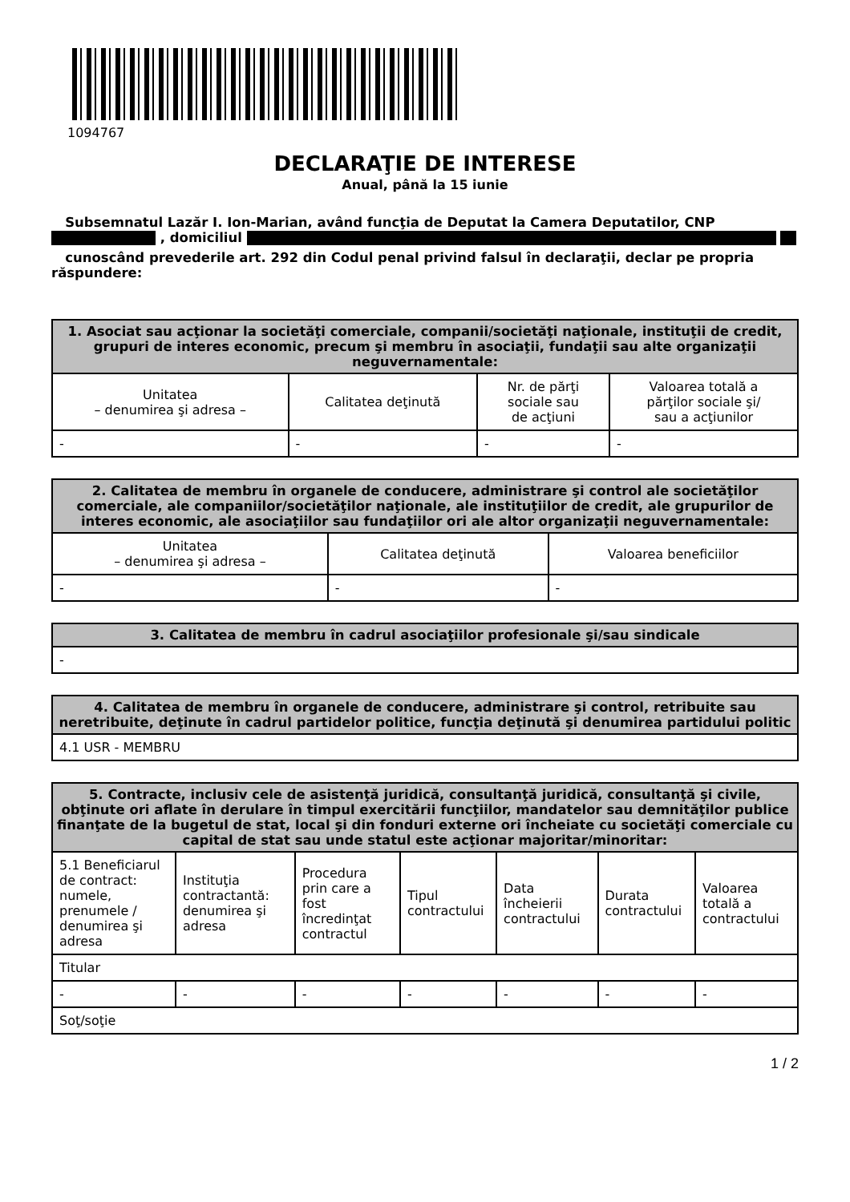1094767
DECLARAŢIE DE INTERESE
Anual, până la 15 iunie
Subsemnatul Lazăr I. Ion-Marian, având funcţia de Deputat la Camera Deputatilor, CNP , domiciliul
cunoscând prevederile art. 292 din Codul penal privind falsul în declaraţii, declar pe propria răspundere:
| 1. Asociat sau acţionar la societăţi comerciale, companii/societăţi naţionale, instituţii de credit, grupuri de interes economic, precum şi membru în asociaţii, fundaţii sau alte organizaţii neguvernamentale: | | | |
| --- | --- | --- | --- |
| Unitatea – denumirea şi adresa – | Calitatea deţinută | Nr. de părţi sociale sau de acţiuni | Valoarea totală a părţilor sociale şi/ sau a acţiunilor |
| - | - | - | - |
| 2. Calitatea de membru în organele de conducere, administrare şi control ale societăţilor comerciale, ale companiilor/societăţilor naţionale, ale instituţiilor de credit, ale grupurilor de interes economic, ale asociaţiilor sau fundaţiilor ori ale altor organizaţii neguvernamentale: | | |
| --- | --- | --- |
| Unitatea – denumirea şi adresa – | Calitatea deţinută | Valoarea beneficiilor |
| - | - | - |
| 3. Calitatea de membru în cadrul asociaţiilor profesionale şi/sau sindicale |
| --- |
| - |
| 4. Calitatea de membru în organele de conducere, administrare şi control, retribuite sau neretribuite, deţinute în cadrul partidelor politice, funcţia deţinută şi denumirea partidului politic |
| --- |
| 4.1 USR - MEMBRU |
| 5. Contracte, inclusiv cele de asistenţă juridică, consultanţă juridică, consultanţă şi civile, obţinute ori aflate în derulare în timpul exercitării funcţiilor, mandatelor sau demnităţilor publice finanţate de la bugetul de stat, local şi din fonduri externe ori încheiate cu societăţi comerciale cu capital de stat sau unde statul este acţionar majoritar/minoritar: | | | | | | |
| --- | --- | --- | --- | --- | --- | --- |
| 5.1 Beneficiarul de contract: numele, prenumele / denumirea şi adresa | Instituţia contractantă: denumirea şi adresa | Procedura prin care a fost încredinţat contractul | Tipul contractului | Data încheierii contractului | Durata contractului | Valoarea totală a contractului |
| Titular | | | | | | |
| - | - | - | - | - | - | - |
| Soţ/soţie | | | | | | |
1 / 2